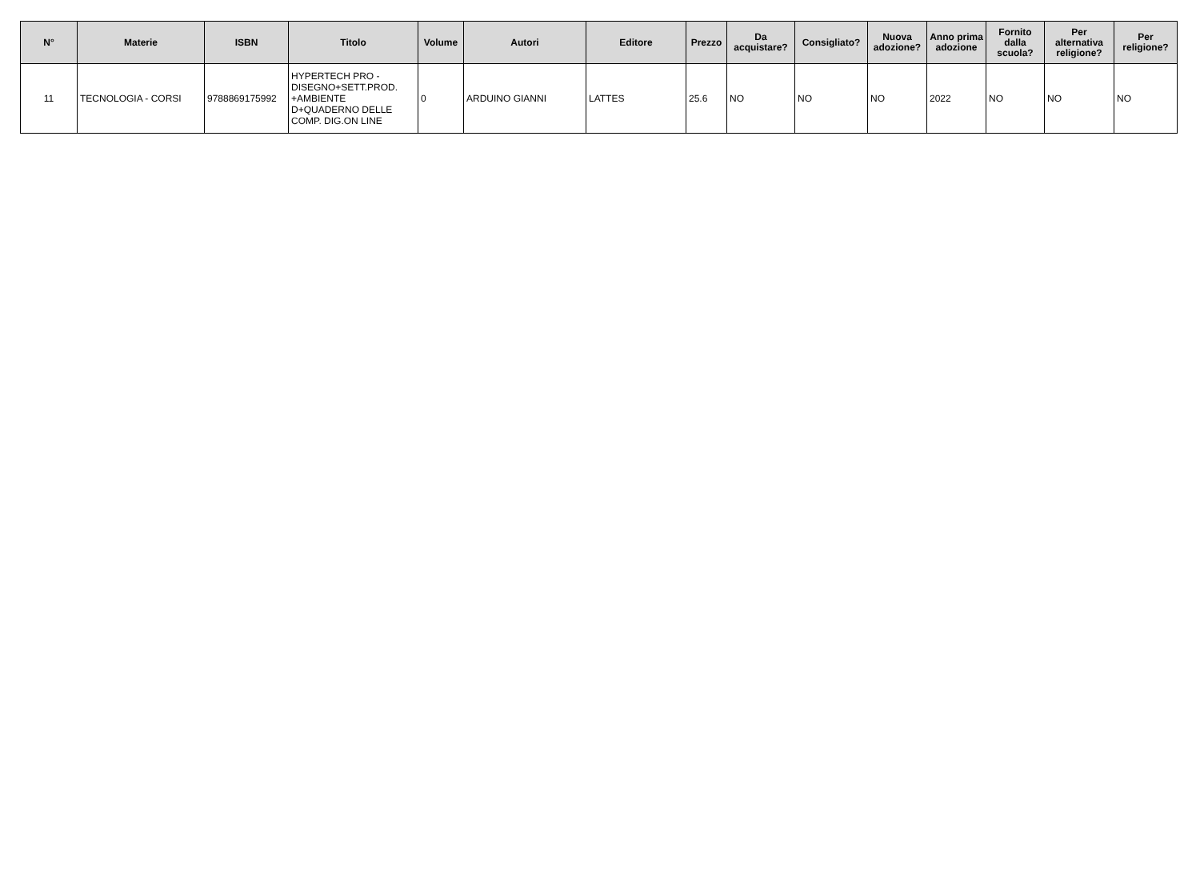| N° | Materie | ISBN | Titolo | Volume | Autori | Editore | Prezzo | Da acquistare? | Consigliato? | Nuova adozione? | Anno prima adozione | Fornito dalla scuola? | Per alternativa religione? | Per religione? |
| --- | --- | --- | --- | --- | --- | --- | --- | --- | --- | --- | --- | --- | --- | --- |
| 11 | TECNOLOGIA - CORSI | 9788869175992 | HYPERTECH PRO - DISEGNO+SETT.PROD. +AMBIENTE D+QUADERNO DELLE COMP. DIG.ON LINE | 0 | ARDUINO GIANNI | LATTES | 25.6 | NO | NO | NO | 2022 | NO | NO | NO |